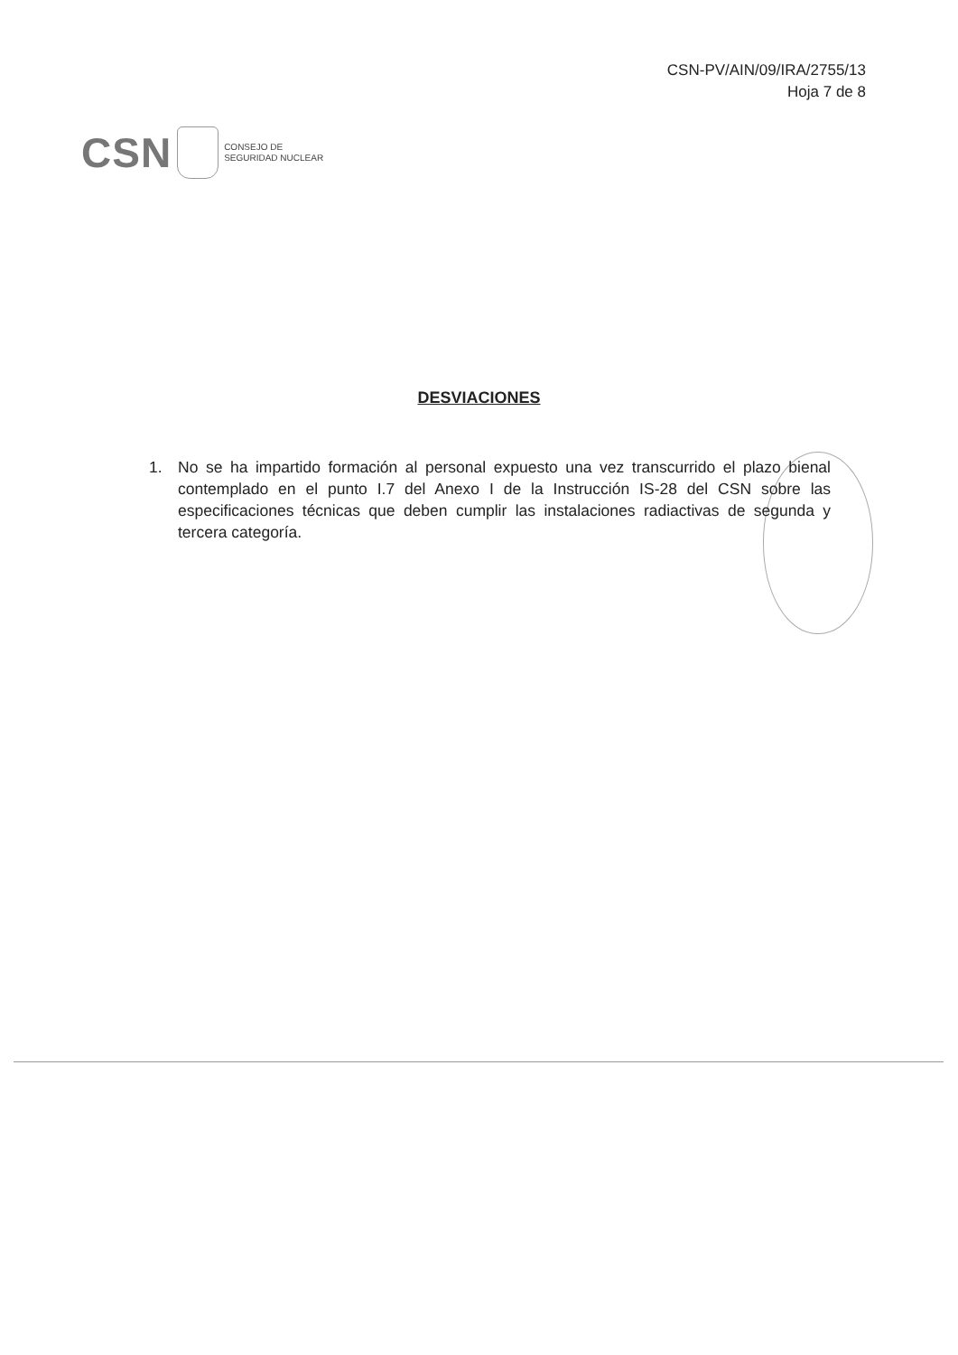CSN-PV/AIN/09/IRA/2755/13
Hoja 7 de 8
CSN
CONSEJO DE
SEGURIDAD NUCLEAR
DESVIACIONES
1. No se ha impartido formación al personal expuesto una vez transcurrido el plazo bienal contemplado en el punto I.7 del Anexo I de la Instrucción IS-28 del CSN sobre las especificaciones técnicas que deben cumplir las instalaciones radiactivas de segunda y tercera categoría.